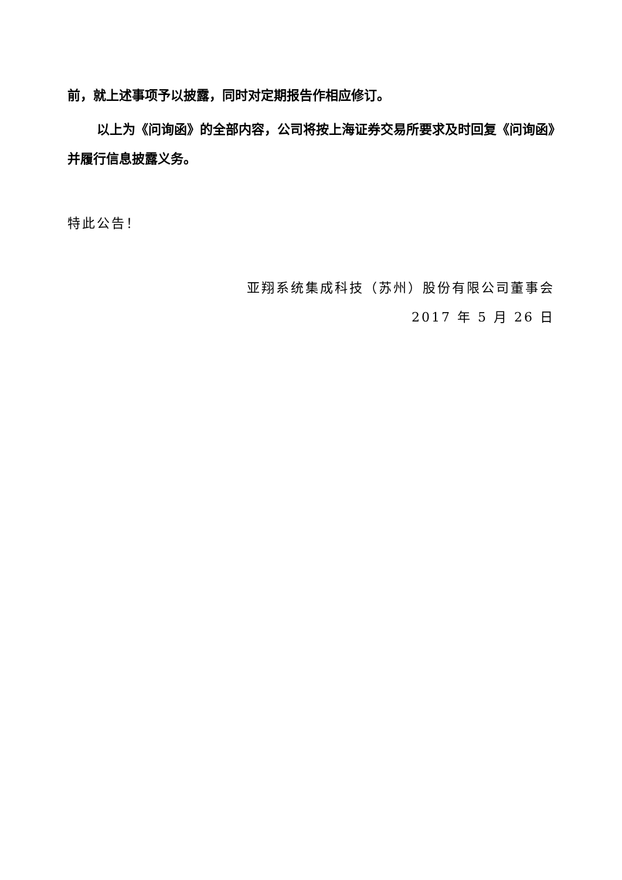前，就上述事项予以披露，同时对定期报告作相应修订。
以上为《问询函》的全部内容，公司将按上海证券交易所要求及时回复《问询函》并履行信息披露义务。
特此公告！
亚翔系统集成科技（苏州）股份有限公司董事会
2017 年 5 月 26 日